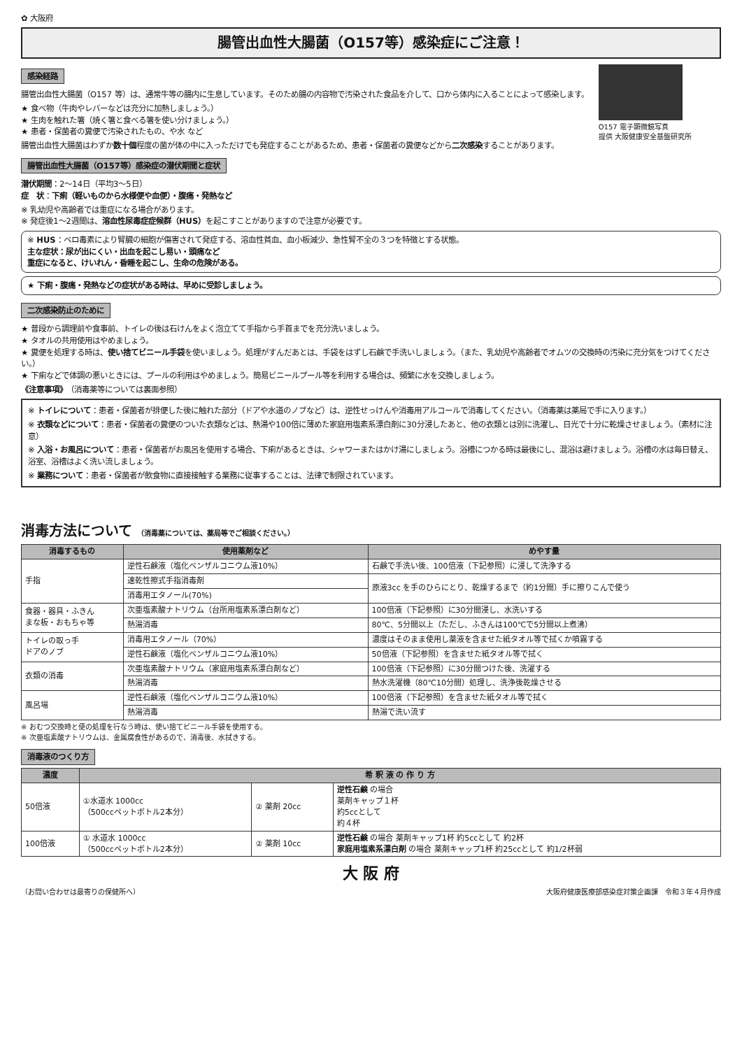✿ 大阪府
腸管出血性大腸菌（O157等）感染症にご注意！
感染経路
腸管出血性大腸菌（O157 等）は、通常牛等の腸内に生息しています。そのため腸の内容物で汚染された食品を介して、口から体内に入ることによって感染します。
★ 食べ物（牛肉やレバーなどは充分に加熱しましょう。）
★ 生肉を触れた箸（焼く箸と食べる箸を使い分けましょう。）
★ 患者・保菌者の糞便で汚染されたもの、や水 など
腸管出血性大腸菌はわずか数十個程度の菌が体の中に入っただけでも発症することがあるため、患者・保菌者の糞便などから二次感染することがあります。
O157 電子顕微鏡写真
提供 大阪健康安全基盤研究所
腸管出血性大腸菌（O157等）感染症の潜伏期間と症状
潜伏期間：2～14日（平均3～5日）
症　状：下痢（軽いものから水様便や血便）・腹痛・発熱など
※ 乳幼児や高齢者では重症になる場合があります。
※ 発症後1～2週間は、溶血性尿毒症症候群（HUS）を起こすことがありますので注意が必要です。
※ HUS：ベロ毒素により腎臓の細胞が傷害されて発症する、溶血性貧血、血小板減少、急性腎不全の３つを特徴とする状態。
主な症状：尿が出にくい・出血を起こし易い・頭痛など
重症になると、けいれん・昏睡を起こし、生命の危険がある。
★ 下痢・腹痛・発熱などの症状がある時は、早めに受診しましょう。
二次感染防止のために
★ 普段から調理前や食事前、トイレの後は石けんをよく泡立てて手指から手首までを充分洗いましょう。
★ タオルの共用使用はやめましょう。
★ 糞便を処理する時は、使い捨てビニール手袋を使いましょう。処理がすんだあとは、手袋をはずし石鹸で手洗いしましょう。（また、乳幼児や高齢者でオムツの交換時の汚染に充分気をつけてください。）
★ 下痢などで体調の悪いときには、プールの利用はやめましょう。簡易ビニールプール等を利用する場合は、頻繁に水を交換しましょう。
《注意事項》　（消毒薬等については裏面参照）
※ トイレについて：患者・保菌者が排便した後に触れた部分（ドアや水道のノブなど）は、逆性せっけんや消毒用アルコールで消毒してください。（消毒薬は薬局で手に入ります。）
※ 衣類などについて：患者・保菌者の糞便のついた衣類などは、熱湯や100倍に薄めた家庭用塩素系漂白剤に30分浸したあと、他の衣類とは別に洗濯し、日光で十分に乾燥させましょう。（素材に注意）
※ 入浴・お風呂について：患者・保菌者がお風呂を使用する場合、下痢があるときは、シャワーまたはかけ湯にしましょう。浴槽につかる時は最後にし、混浴は避けましょう。浴槽の水は毎日替え、浴室、浴槽はよく洗い流しましょう。
※ 業務について：患者・保菌者が飲食物に直接接触する業務に従事することは、法律で制限されています。
消毒方法について （消毒薬については、薬局等でご相談ください。）
| 消毒するもの | 使用薬剤など | めやす量 |
| --- | --- | --- |
| 手指 | 逆性石鹸液（塩化ベンザルコニウム液10%） | 石鹸で手洗い後、100倍液（下記参照）に浸して洗浄する |
| | 速乾性擦式手指消毒剤 | 原液3cc を手のひらにとり、乾燥するまで（約1分間）手に擦りこんで使う |
| | 消毒用エタノール(70%) | |
| 食器・器具・ふきん まな板・おもちゃ等 | 次亜塩素酸ナトリウム（台所用塩素系漂白剤など） | 100倍液（下記参照）に30分間浸し、水洗いする |
| | 熱湯消毒 | 80℃、5分間以上（ただし、ふきんは100℃で5分間以上煮沸） |
| トイレの取っ手 ドアのノブ | 消毒用エタノール（70%） | 濃度はそのまま使用し薬液を含ませた紙タオル等で拭くか噴霧する |
| | 逆性石鹸液（塩化ベンザルコニウム液10%） | 50倍液（下記参照）を含ませた紙タオル等で拭く |
| 衣類の消毒 | 次亜塩素酸ナトリウム（家庭用塩素系漂白剤など） | 100倍液（下記参照）に30分間つけた後、洗濯する |
| | 熱湯消毒 | 熱水洗濯機（80℃10分間）処理し、洗浄後乾燥させる |
| 風呂場 | 逆性石鹸液（塩化ベンザルコニウム液10%） | 100倍液（下記参照）を含ませた紙タオル等で拭く |
| | 熱湯消毒 | 熱湯で洗い流す |
※ おむつ交換時と便の処理を行なう時は、使い捨てビニール手袋を使用する。
※ 次亜塩素酸ナトリウムは、金属腐食性があるので、消毒後、水拭きする。
消毒液のつくり方
| 濃度 | 希 釈 液 の 作 り 方 | | |
| --- | --- | --- | --- |
| 50倍液 | ①水道水 1000cc （500ccペットボトル2本分） | ② 薬剤 20cc | 逆性石鹸 の場合 薬剤キャップ１杯 約5ccとして 約４杯 |
| 100倍液 | ① 水道水 1000cc （500ccペットボトル2本分） | ② 薬剤 10cc | 逆性石鹸 の場合 薬剤キャップ1杯 約5ccとして 約2杯 家庭用塩素系漂白剤 の場合 薬剤キャップ1杯 約25ccとして 約1/2杯弱 |
大 阪 府
（お問い合わせは最寄りの保健所へ） 大阪府健康医療部感染症対策企画課　令和３年４月作成